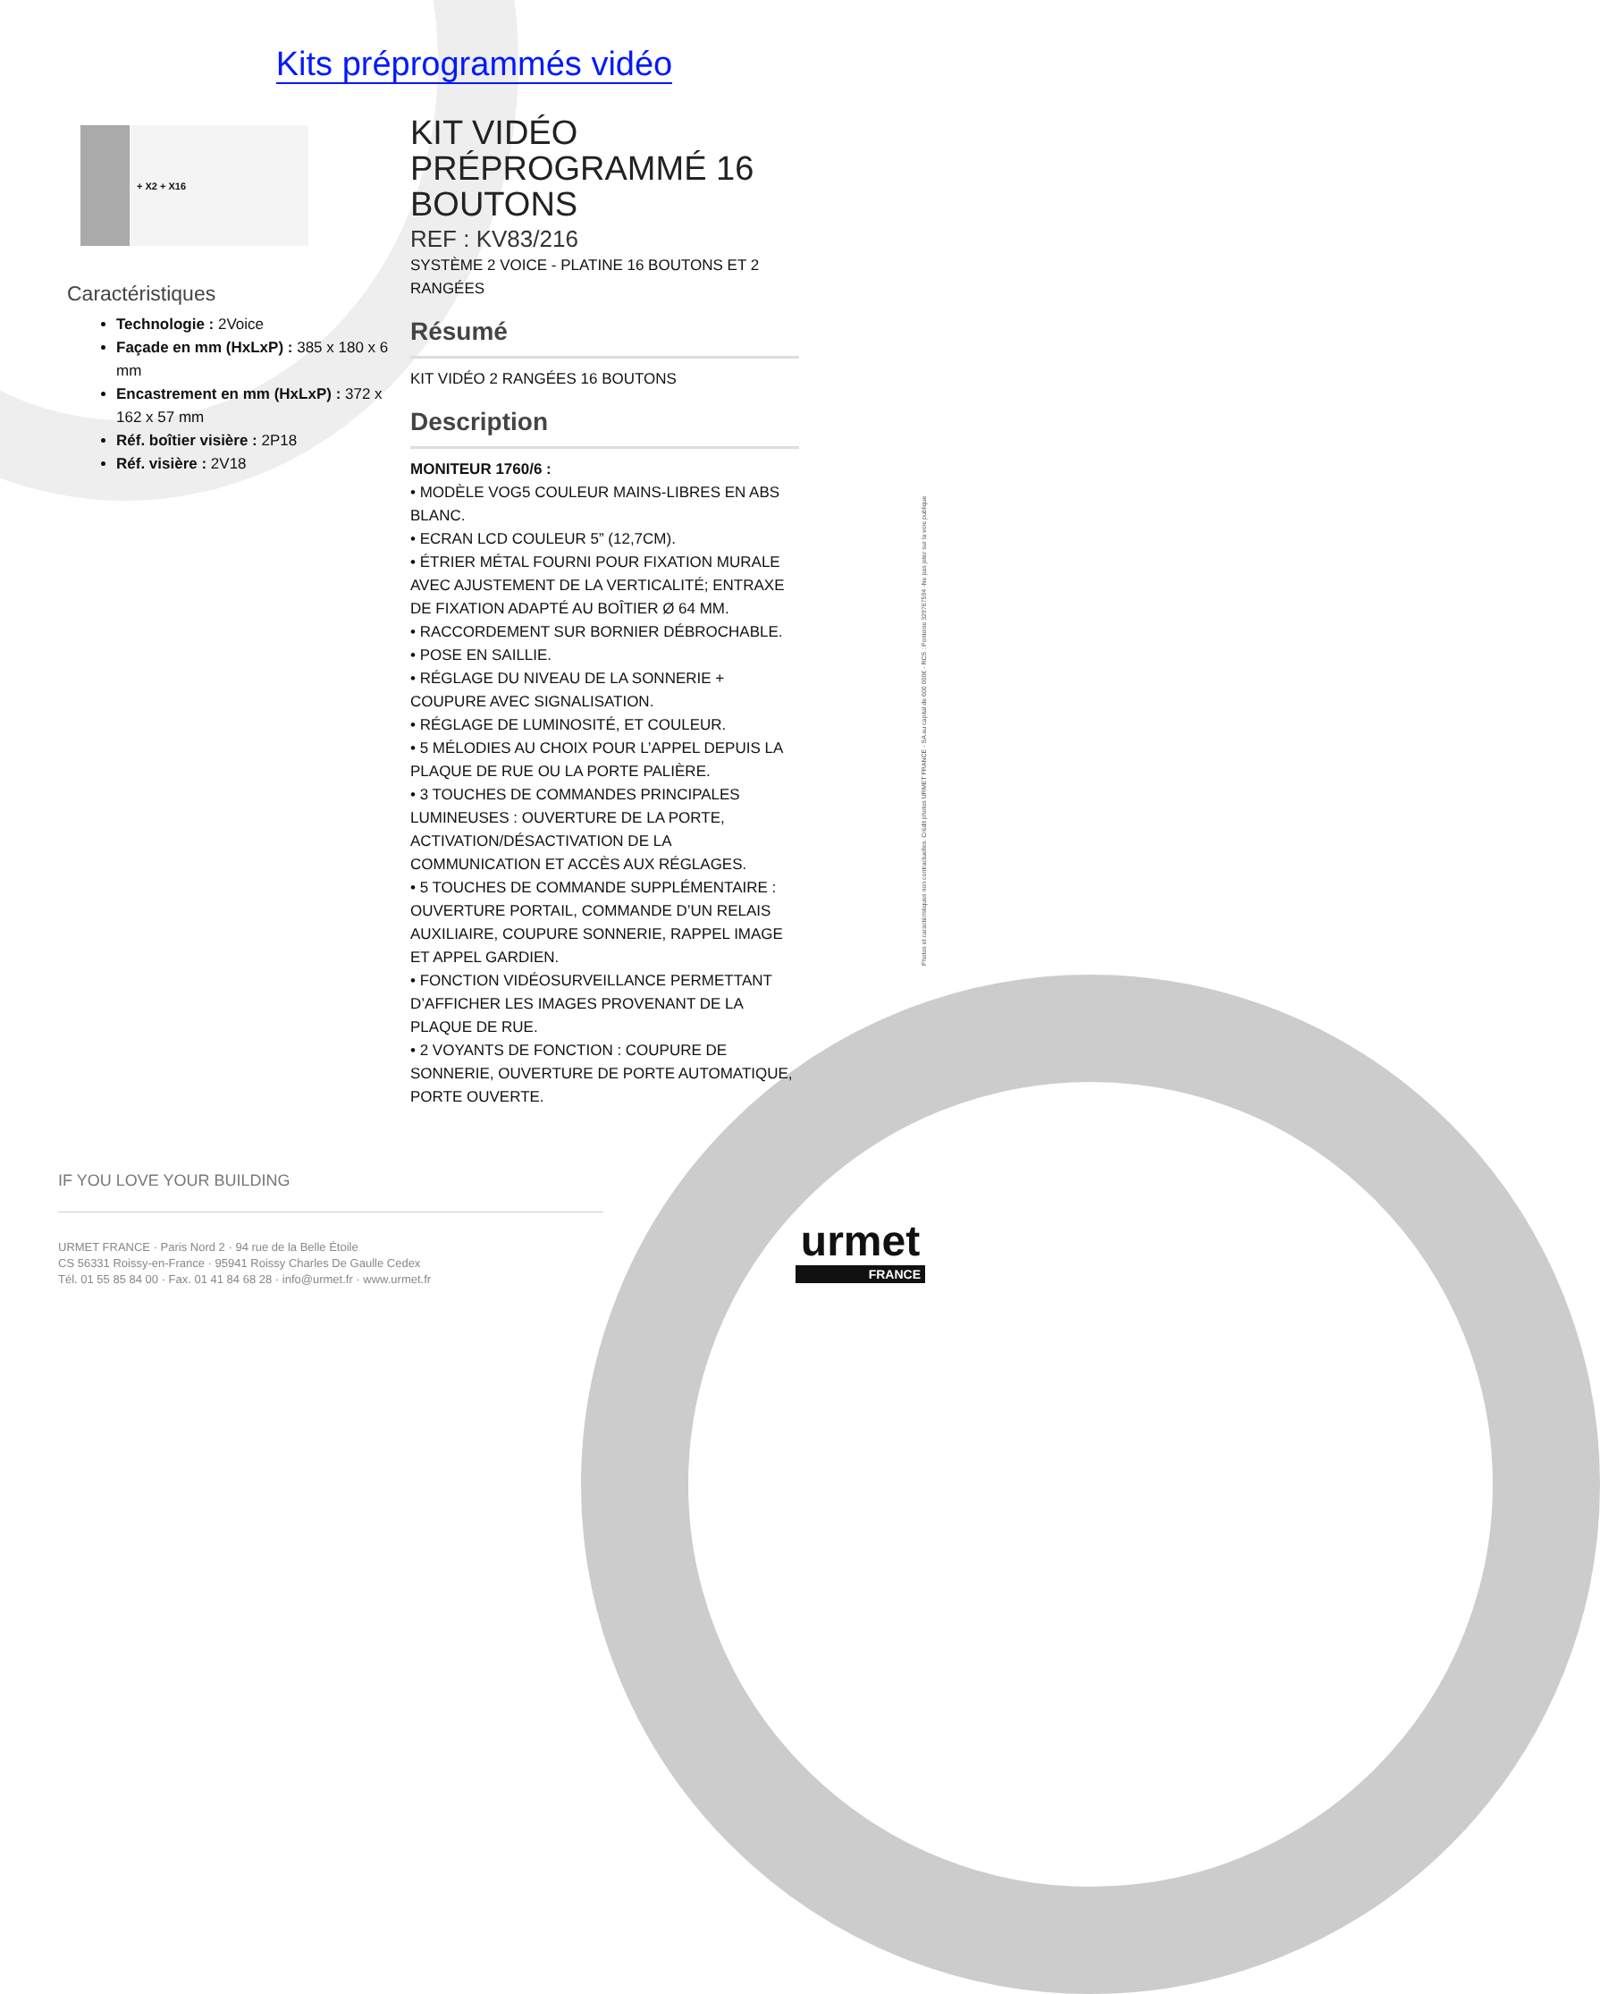Kits préprogrammés vidéo
+ X2 + X16
Caractéristiques
Technologie : 2Voice
Façade en mm (HxLxP) : 385 x 180 x 6 mm
Encastrement en mm (HxLxP) : 372 x 162 x 57 mm
Réf. boîtier visière : 2P18
Réf. visière : 2V18
KIT VIDÉO PRÉPROGRAMMÉ 16 BOUTONS
REF : KV83/216
SYSTÈME 2 VOICE - PLATINE 16 BOUTONS ET 2 RANGÉES
Résumé
KIT VIDÉO 2 RANGÉES 16 BOUTONS
Description
MONITEUR 1760/6 :
• MODÈLE VOG5 COULEUR MAINS-LIBRES EN ABS BLANC.
• ECRAN LCD COULEUR 5” (12,7CM).
• ÉTRIER MÉTAL FOURNI POUR FIXATION MURALE AVEC AJUSTEMENT DE LA VERTICALITÉ; ENTRAXE DE FIXATION ADAPTÉ AU BOÎTIER Ø 64 MM.
• RACCORDEMENT SUR BORNIER DÉBROCHABLE.
• POSE EN SAILLIE.
• RÉGLAGE DU NIVEAU DE LA SONNERIE + COUPURE AVEC SIGNALISATION.
• RÉGLAGE DE LUMINOSITÉ, ET COULEUR.
• 5 MÉLODIES AU CHOIX POUR L’APPEL DEPUIS LA PLAQUE DE RUE OU LA PORTE PALIÈRE.
• 3 TOUCHES DE COMMANDES PRINCIPALES LUMINEUSES : OUVERTURE DE LA PORTE, ACTIVATION/DÉSACTIVATION DE LA COMMUNICATION ET ACCÈS AUX RÉGLAGES.
• 5 TOUCHES DE COMMANDE SUPPLÉMENTAIRE : OUVERTURE PORTAIL, COMMANDE D’UN RELAIS AUXILIAIRE, COUPURE SONNERIE, RAPPEL IMAGE ET APPEL GARDIEN.
• FONCTION VIDÉOSURVEILLANCE PERMETTANT D’AFFICHER LES IMAGES PROVENANT DE LA PLAQUE DE RUE.
• 2 VOYANTS DE FONCTION : COUPURE DE SONNERIE, OUVERTURE DE PORTE AUTOMATIQUE, PORTE OUVERTE.
Photos et caractéristiques non contractuelles. Crédit photos URMET FRANCE - SA au capital de 600 000€ - RCS : Pontoise 329767594 -Ne pas jeter sur la voie publique
IF YOU LOVE YOUR BUILDING
URMET FRANCE · Paris Nord 2 · 94 rue de la Belle Étoile
CS 56331 Roissy-en-France · 95941 Roissy Charles De Gaulle Cedex
Tél. 01 55 85 84 00 · Fax. 01 41 84 68 28 · info@urmet.fr · www.urmet.fr
urmet
FRANCE